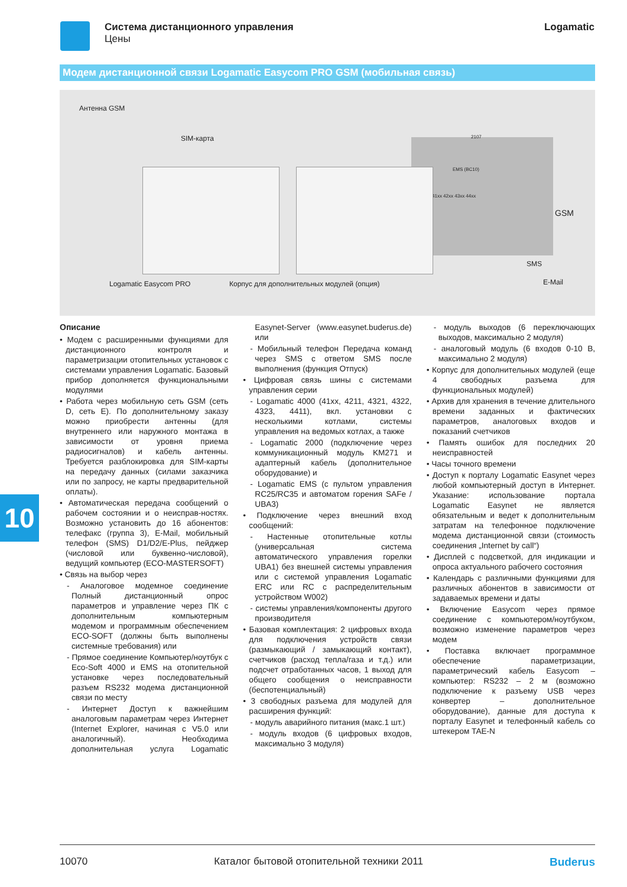Система дистанционного управления
Цены
Logamatic
Модем дистанционной связи Logamatic Easycom PRO GSM (мобильная связь)
Антенна GSM
SIM-карта
Logamatic Easycom PRO Корпус для дополнительных модулей (опция)
2107
EMS (BC10)
41xx 42xx 43xx 44xx
GSM
SMS
E-Mail
10
Описание
• Модем с расширенными функциями для дистанционного контроля и параметризации отопительных установок с системами управления Logamatic. Базовый прибор дополняется функциональными модулями
• Работа через мобильную сеть GSM (сеть D, сеть E). По дополнительному заказу можно приобрести антенны (для внутреннего или наружного монтажа в зависимости от уровня приема радиосигналов) и кабель антенны. Требуется разблокировка для SIM-карты на передачу данных (силами заказчика или по запросу, не карты предварительной оплаты).
• Автоматическая передача сообщений о рабочем состоянии и о неисправ-ностях. Возможно установить до 16 абонентов: телефакс (группа 3), E-Mail, мобильный телефон (SMS) D1/D2/E-Plus, пейджер (числовой или буквенно-числовой), ведущий компьютер (ECO-MASTERSOFT)
• Связь на выбор через
- Аналоговое модемное соединение Полный дистанционный опрос параметров и управление через ПК с дополнительным компьютерным модемом и программным обеспечением ECO-SOFT (должны быть выполнены системные требования) или
- Прямое соединение Компьютер/ноутбук с Eco-Soft 4000 и EMS на отопительной установке через последовательный разъем RS232 модема дистанционной связи по месту
- Интернет Доступ к важнейшим аналоговым параметрам через Интернет (Internet Explorer, начиная с V5.0 или аналогичный). Необходима дополнительная услуга Logamatic Easynet-Server (www.easynet.buderus.de) или
- Мобильный телефон Передача команд через SMS с ответом SMS после выполнения (функция Отпуск)
• Цифровая связь шины с системами управления серии
- Logamatic 4000 (41xx, 4211, 4321, 4322, 4323, 4411), вкл. установки с несколькими котлами, системы управления на ведомых котлах, а также
- Logamatic 2000 (подключение через коммуникационный модуль KM271 и адаптерный кабель (дополнительное оборудование) и
- Logamatic EMS (с пультом управления RC25/RC35 и автоматом горения SAFe / UBA3)
• Подключение через внешний вход сообщений:
- Настенные отопительные котлы (универсальная система автоматического управления горелки UBA1) без внешней системы управления или с системой управления Logamatic ERC или RC с распределительным устройством W002)
- системы управления/компоненты другого производителя
• Базовая комплектация: 2 цифровых входа для подключения устройств связи (размыкающий / замыкающий контакт), счетчиков (расход тепла/газа и т.д.) или подсчет отработанных часов, 1 выход для общего сообщения о неисправности (беспотенциальный)
• 3 свободных разъема для модулей для расширения функций:
- модуль аварийного питания (макс.1 шт.)
- модуль входов (6 цифровых входов, максимально 3 модуля)
- модуль выходов (6 переключающих выходов, максимально 2 модуля)
- аналоговый модуль (6 входов 0-10 В, максимально 2 модуля)
• Корпус для дополнительных модулей (еще 4 свободных разъема для функциональных модулей)
• Архив для хранения в течение длительного времени заданных и фактических параметров, аналоговых входов и показаний счетчиков
• Память ошибок для последних 20 неисправностей
• Часы точного времени
• Доступ к порталу Logamatic Easynet через любой компьютерный доступ в Интернет. Указание: использование портала Logamatic Easynet не является обязательным и ведет к дополнительным затратам на телефонное подключение модема дистанционной связи (стоимость соединения „Internet by call“)
• Дисплей с подсветкой, для индикации и опроса актуального рабочего состояния
• Календарь с различными функциями для различных абонентов в зависимости от задаваемых времени и даты
• Включение Easycom через прямое соединение с компьютером/ноутбуком, возможно изменение параметров через модем
• Поставка включает программное обеспечение параметризации, параметрический кабель Easycom – компьютер: RS232 – 2 м (возможно подключение к разъему USB через конвертер – дополнительное оборудование), данные для доступа к порталу Easynet и телефонный кабель со штекером TAE-N
10070 Каталог бытовой отопительной техники 2011 Buderus